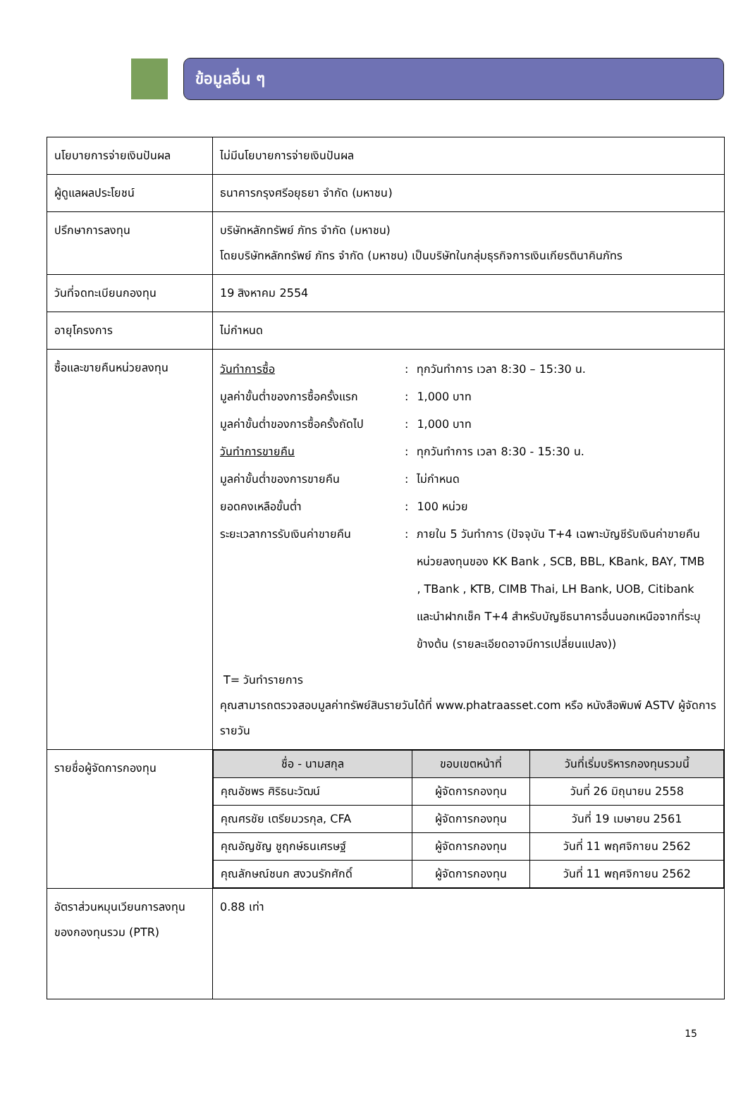ข้อมูลอื่น ๆ
| นโยบายการจ่ายเงินปันผล | ไม่มีนโยบายการจ่ายเงินปันผล |
| ผู้ดูแลผลประโยชน์ | ธนาคารกรุงศรีอยุธยา จำกัด (มหาชน) |
| ปรึกษาการลงทุน | บริษัทหลักทรัพย์ ภัทร จำกัด (มหาชน) โดยบริษัทหลักทรัพย์ ภัทร จำกัด (มหาชน) เป็นบริษัทในกลุ่มธุรกิจการเงินเกียรตินาคินภัทร |
| วันที่จดทะเบียนกองทุน | 19 สิงหาคม 2554 |
| อายุโครงการ | ไม่กำหนด |
| ซื้อและขายคืนหน่วยลงทุน | / วันทำการซื้อ / : / ทุกวันทำการ เวลา 8:30 – 15:30 น. / / มูลค่าขั้นต่ำของการซื้อครั้งแรก / : / 1,000 บาท / / มูลค่าขั้นต่ำของการซื้อครั้งถัดไป / : / 1,000 บาท / / วันทำการขายคืน / : / ทุกวันทำการ เวลา 8:30 - 15:30 น. / / มูลค่าขั้นต่ำของการขายคืน / : / ไม่กำหนด / / ยอดคงเหลือขั้นต่ำ / : / 100 หน่วย / / ระยะเวลาการรับเงินค่าขายคืน / : / ภายใน 5 วันทำการ (ปัจจุบัน T+4 เฉพาะบัญชีรับเงินค่าขายคืนหน่วยลงทุนของ KK Bank , SCB, BBL, KBank, BAY, TMB , TBank , KTB, CIMB Thai, LH Bank, UOB, Citibank และนำฝากเช็ค T+4 สำหรับบัญชีธนาคารอื่นนอกเหนือจากที่ระบุข้างต้น (รายละเอียดอาจมีการเปลี่ยนแปลง)) / T= วันทำรายการ คุณสามารถตรวจสอบมูลค่าทรัพย์สินรายวันได้ที่ www.phatraasset.com หรือ หนังสือพิมพ์ ASTV ผู้จัดการรายวัน |
| รายชื่อผู้จัดการกองทุน | / ชื่อ - นามสกุล / ขอบเขตหน้าที่ / วันที่เริ่มบริหารกองทุนรวมนี้ / / --- / --- / --- / / คุณอัชพร ศิริธนะวัฒน์ / ผู้จัดการกองทุน / วันที่ 26 มิถุนายน 2558 / / คุณศรชัย เตรียมวรกุล, CFA / ผู้จัดการกองทุน / วันที่ 19 เมษายน 2561 / / คุณอัญชัญ ชูฤกษ์ธนเศรษฐ์ / ผู้จัดการกองทุน / วันที่ 11 พฤศจิกายน 2562 / / คุณลักษณ์ชนก สงวนรักศักดิ์ / ผู้จัดการกองทุน / วันที่ 11 พฤศจิกายน 2562 / |
| อัตราส่วนหมุนเวียนการลงทุนของกองทุนรวม (PTR) | 0.88 เท่า |
15